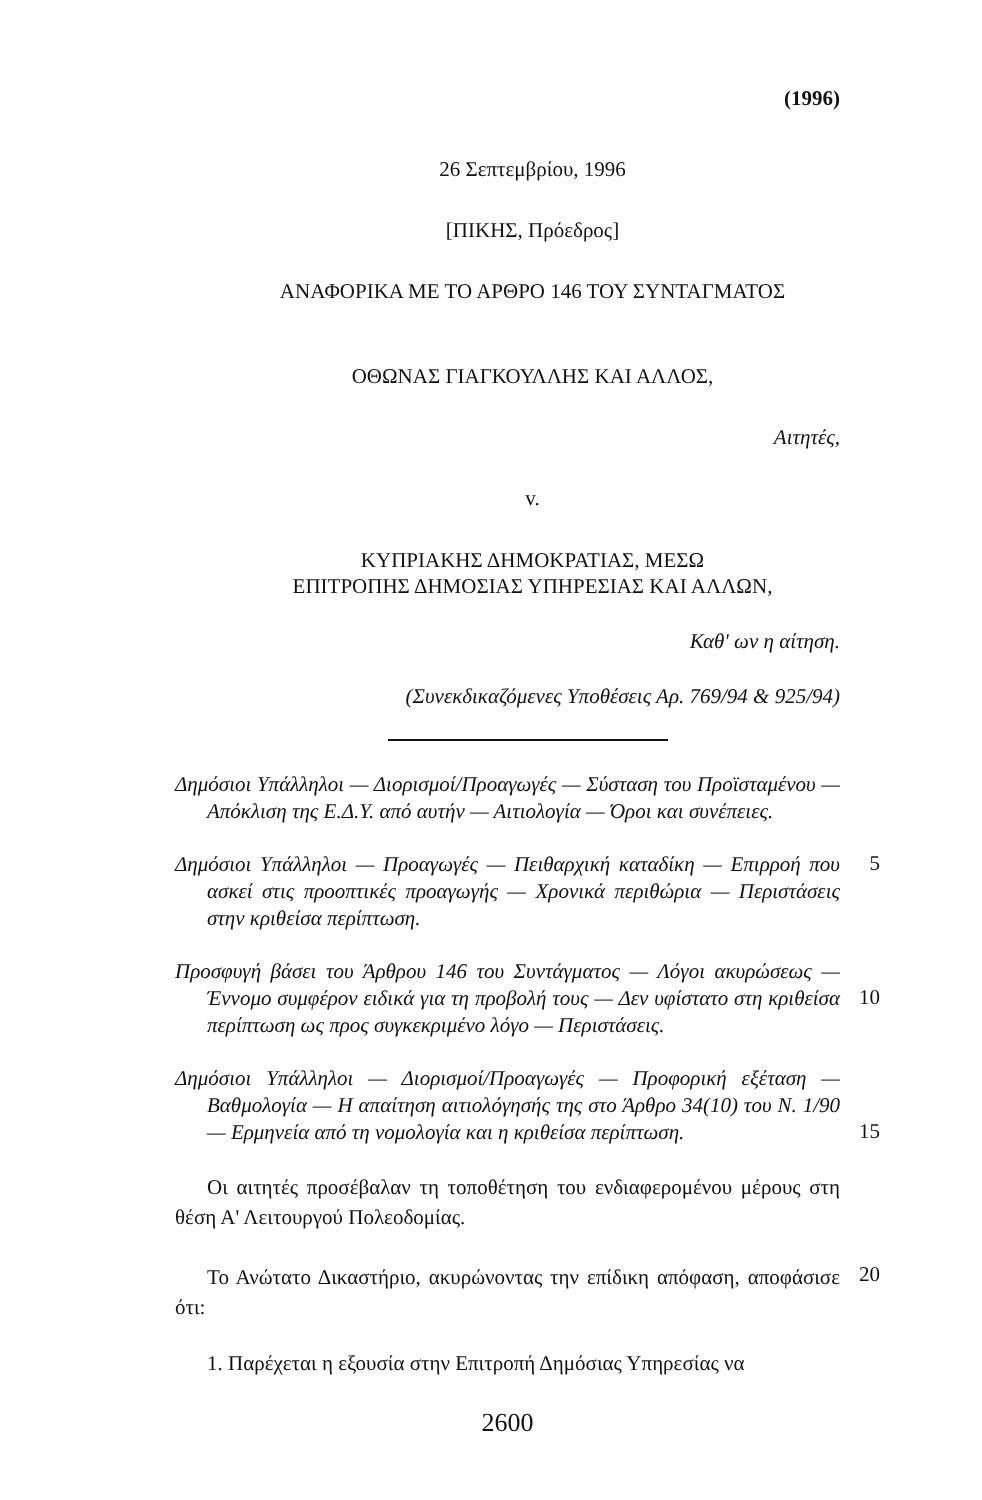(1996)
26 Σεπτεμβρίου, 1996
[ΠΙΚΗΣ, Πρόεδρος]
ΑΝΑΦΟΡΙΚΑ ΜΕ ΤΟ ΑΡΘΡΟ 146 ΤΟΥ ΣΥΝΤΑΓΜΑΤΟΣ
ΟΘΩΝΑΣ ΓΙΑΓΚΟΥΛΛΗΣ ΚΑΙ ΑΛΛΟΣ,
Αιτητές,
v.
ΚΥΠΡΙΑΚΗΣ ΔΗΜΟΚΡΑΤΙΑΣ, ΜΕΣΩ
ΕΠΙΤΡΟΠΗΣ ΔΗΜΟΣΙΑΣ ΥΠΗΡΕΣΙΑΣ ΚΑΙ ΑΛΛΩΝ,
Καθ' ων η αίτηση.
(Συνεκδικαζόμενες Υποθέσεις Αρ. 769/94 & 925/94)
Δημόσιοι Υπάλληλοι — Διορισμοί/Προαγωγές — Σύσταση του Προϊσταμένου — Απόκλιση της Ε.Δ.Υ. από αυτήν — Αιτιολογία — Όροι και συνέπειες.
Δημόσιοι Υπάλληλοι — Προαγωγές — Πειθαρχική καταδίκη — Επιρροή που ασκεί στις προοπτικές προαγωγής — Χρονικά περιθώρια — Περιστάσεις στην κριθείσα περίπτωση.
5
Προσφυγή βάσει του Άρθρου 146 του Συντάγματος — Λόγοι ακυρώσεως — Έννομο συμφέρον ειδικά για τη προβολή τους — Δεν υφίστατο στη κριθείσα περίπτωση ως προς συγκεκριμένο λόγο — Περιστάσεις.
10
Δημόσιοι Υπάλληλοι — Διορισμοί/Προαγωγές — Προφορική εξέταση — Βαθμολογία — Η απαίτηση αιτιολόγησής της στο Άρθρο 34(10) του Ν. 1/90 — Ερμηνεία από τη νομολογία και η κριθείσα περίπτωση.
15
Οι αιτητές προσέβαλαν τη τοποθέτηση του ενδιαφερομένου μέρους στη θέση Α' Λειτουργού Πολεοδομίας.
Το Ανώτατο Δικαστήριο, ακυρώνοντας την επίδικη απόφαση, αποφάσισε ότι:
20
1. Παρέχεται η εξουσία στην Επιτροπή Δημόσιας Υπηρεσίας να
2600